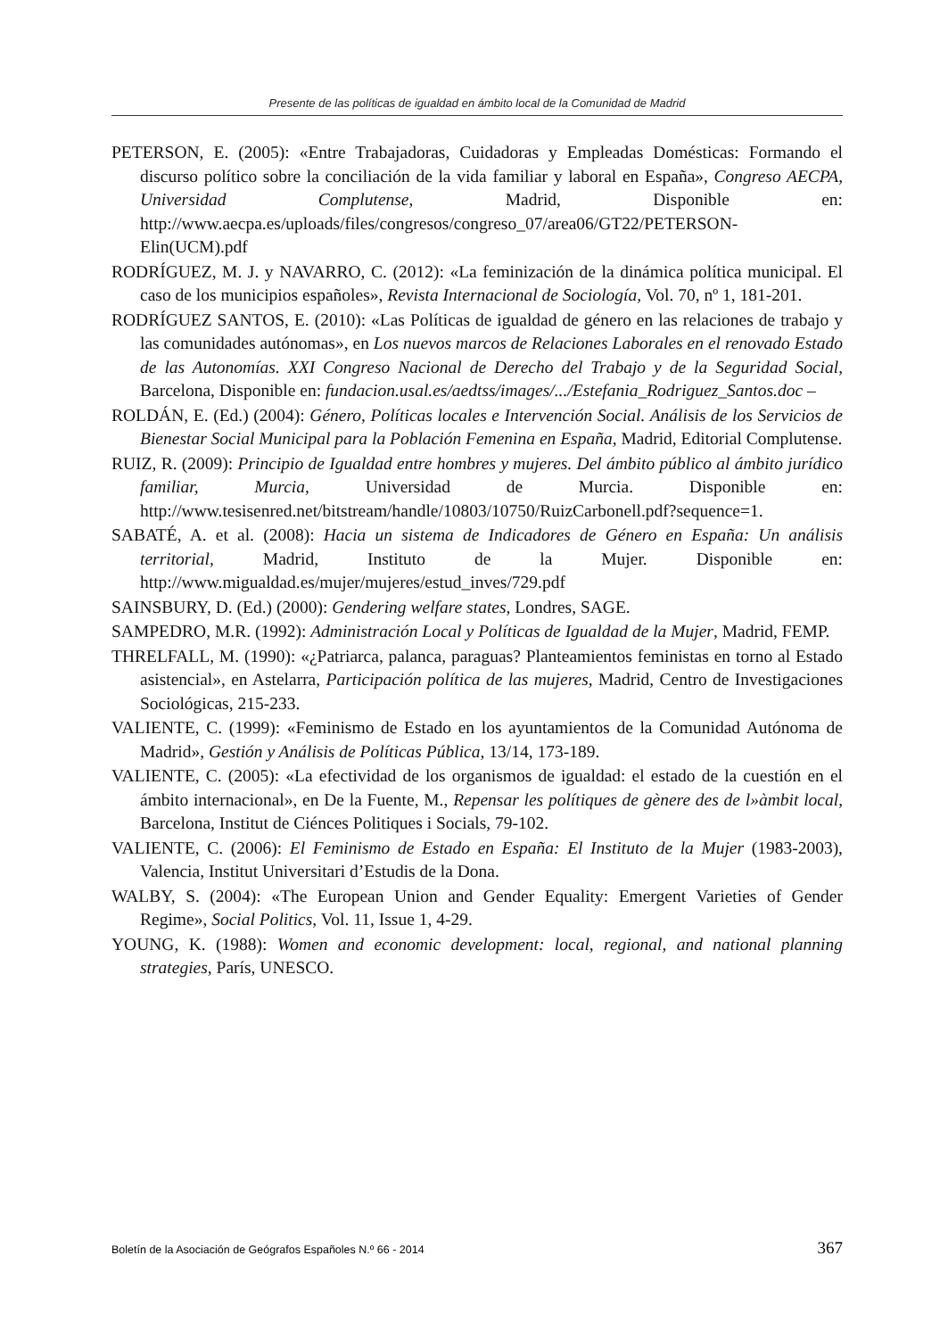Presente de las políticas de igualdad en ámbito local de la Comunidad de Madrid
PETERSON, E. (2005): «Entre Trabajadoras, Cuidadoras y Empleadas Domésticas: Formando el discurso político sobre la conciliación de la vida familiar y laboral en España», Congreso AECPA, Universidad Complutense, Madrid, Disponible en: http://www.aecpa.es/uploads/files/congresos/congreso_07/area06/GT22/PETERSON-Elin(UCM).pdf
RODRÍGUEZ, M. J. y NAVARRO, C. (2012): «La feminización de la dinámica política municipal. El caso de los municipios españoles», Revista Internacional de Sociología, Vol. 70, nº 1, 181-201.
RODRÍGUEZ SANTOS, E. (2010): «Las Políticas de igualdad de género en las relaciones de trabajo y las comunidades autónomas», en Los nuevos marcos de Relaciones Laborales en el renovado Estado de las Autonomías. XXI Congreso Nacional de Derecho del Trabajo y de la Seguridad Social, Barcelona, Disponible en: fundacion.usal.es/aedtss/images/.../Estefania_Rodriguez_Santos.doc –
ROLDÁN, E. (Ed.) (2004): Género, Políticas locales e Intervención Social. Análisis de los Servicios de Bienestar Social Municipal para la Población Femenina en España, Madrid, Editorial Complutense.
RUIZ, R. (2009): Principio de Igualdad entre hombres y mujeres. Del ámbito público al ámbito jurídico familiar, Murcia, Universidad de Murcia. Disponible en: http://www.tesisenred.net/bitstream/handle/10803/10750/RuizCarbonell.pdf?sequence=1.
SABATÉ, A. et al. (2008): Hacia un sistema de Indicadores de Género en España: Un análisis territorial, Madrid, Instituto de la Mujer. Disponible en: http://www.migualdad.es/mujer/mujeres/estud_inves/729.pdf
SAINSBURY, D. (Ed.) (2000): Gendering welfare states, Londres, SAGE.
SAMPEDRO, M.R. (1992): Administración Local y Políticas de Igualdad de la Mujer, Madrid, FEMP.
THRELFALL, M. (1990): «¿Patriarca, palanca, paraguas? Planteamientos feministas en torno al Estado asistencial», en Astelarra, Participación política de las mujeres, Madrid, Centro de Investigaciones Sociológicas, 215-233.
VALIENTE, C. (1999): «Feminismo de Estado en los ayuntamientos de la Comunidad Autónoma de Madrid», Gestión y Análisis de Políticas Pública, 13/14, 173-189.
VALIENTE, C. (2005): «La efectividad de los organismos de igualdad: el estado de la cuestión en el ámbito internacional», en De la Fuente, M., Repensar les polítiques de gènere des de l»àmbit local, Barcelona, Institut de Ciénces Politiques i Socials, 79-102.
VALIENTE, C. (2006): El Feminismo de Estado en España: El Instituto de la Mujer (1983-2003), Valencia, Institut Universitari d’Estudis de la Dona.
WALBY, S. (2004): «The European Union and Gender Equality: Emergent Varieties of Gender Regime», Social Politics, Vol. 11, Issue 1, 4-29.
YOUNG, K. (1988): Women and economic development: local, regional, and national planning strategies, París, UNESCO.
Boletín de la Asociación de Geógrafos Españoles N.º 66 - 2014 367